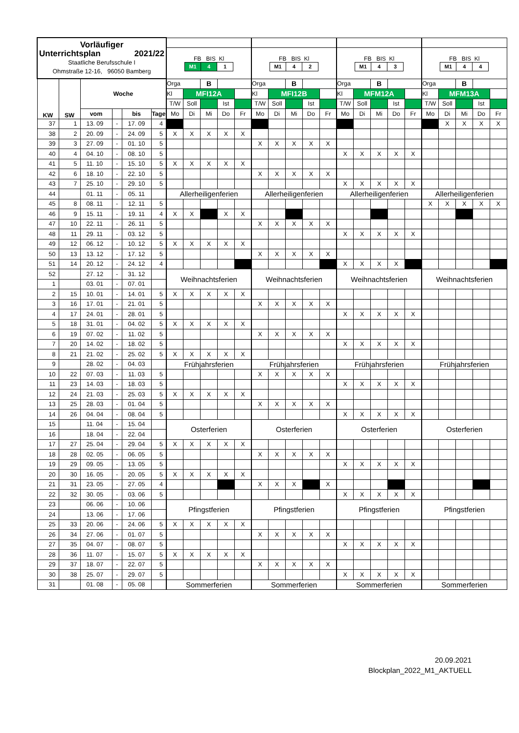| Vorläufiger Unterrichtsplan 2021/22 Staatliche Berufsschule I Ohmstraße 12-16, 96050 Bamberg | | | | | | | | | | | | | | | | | | | | | | | | | |
| | | | | | | FB BIS Kl M1 4 1 | | | | | FB BIS Kl M1 4 2 | | | | | FB BIS Kl M1 4 3 | | | | | FB BIS Kl M1 4 4 | | | | |
| KW | SW | Woche | | | | Orga | | B | | | Orga | | B | | | Orga | | B | | | Orga | | B | | |
| | | | | | | Kl | MFI12A | | | | Kl | MFI12B | | | | Kl | MFM12A | | | | Kl | MFM13A | | | |
| | | | | | | T/W | Soll | | Ist | | T/W | Soll | | Ist | | T/W | Soll | | Ist | | T/W | Soll | | Ist | |
| | | vom | | bis | Tage | Mo | Di | Mi | Do | Fr | Mo | Di | Mi | Do | Fr | Mo | Di | Mi | Do | Fr | Mo | Di | Mi | Do | Fr |
| 37 | 1 | 13. 09 | - | 17. 09 | 4 | | | | | | | | | | | | | | | | | X | X | X | X |
| 38 | 2 | 20. 09 | - | 24. 09 | 5 | X | X | X | X | X | | | | | | | | | | | | | | | |
| 39 | 3 | 27. 09 | - | 01. 10 | 5 | | | | | | X | X | X | X | X | | | | | | | | | | |
| 40 | 4 | 04. 10 | - | 08. 10 | 5 | | | | | | | | | | | X | X | X | X | X | | | | | |
| 41 | 5 | 11. 10 | - | 15. 10 | 5 | X | X | X | X | X | | | | | | | | | | | | | | | |
| 42 | 6 | 18. 10 | - | 22. 10 | 5 | | | | | | X | X | X | X | X | | | | | | | | | | |
| 43 | 7 | 25. 10 | - | 29. 10 | 5 | | | | | | | | | | | X | X | X | X | X | | | | | |
| 44 | | 01. 11 | - | 05. 11 | | Allerheiligenferien | | | | | Allerheiligenferien | | | | | Allerheiligenferien | | | | | Allerheiligenferien | | | | |
| 45 | 8 | 08. 11 | - | 12. 11 | 5 | | | | | | | | | | | | | | | | X | X | X | X | X |
| 46 | 9 | 15. 11 | - | 19. 11 | 4 | X | X | | X | X | | | | | | | | | | | | | | | |
| 47 | 10 | 22. 11 | - | 26. 11 | 5 | | | | | | X | X | X | X | X | | | | | | | | | | |
| 48 | 11 | 29. 11 | - | 03. 12 | 5 | | | | | | | | | | | X | X | X | X | X | | | | | |
| 49 | 12 | 06. 12 | - | 10. 12 | 5 | X | X | X | X | X | | | | | | | | | | | | | | | |
| 50 | 13 | 13. 12 | - | 17. 12 | 5 | | | | | | X | X | X | X | X | | | | | | | | | | |
| 51 | 14 | 20. 12 | - | 24. 12 | 4 | | | | | | | | | | | X | X | X | X | | | | | | |
| 52 | | 27. 12 | - | 31. 12 | | Weihnachtsferien | | | | | Weihnachtsferien | | | | | Weihnachtsferien | | | | | Weihnachtsferien | | | | |
| 1 | | 03. 01 | - | 07. 01 | | | | | | | | | | | | | | | | | | | | | |
| 2 | 15 | 10. 01 | - | 14. 01 | 5 | X | X | X | X | X | | | | | | | | | | | | | | | |
| 3 | 16 | 17. 01 | - | 21. 01 | 5 | | | | | | X | X | X | X | X | | | | | | | | | | |
| 4 | 17 | 24. 01 | - | 28. 01 | 5 | | | | | | | | | | | X | X | X | X | X | | | | | |
| 5 | 18 | 31. 01 | - | 04. 02 | 5 | X | X | X | X | X | | | | | | | | | | | | | | | |
| 6 | 19 | 07. 02 | - | 11. 02 | 5 | | | | | | X | X | X | X | X | | | | | | | | | | |
| 7 | 20 | 14. 02 | - | 18. 02 | 5 | | | | | | | | | | | X | X | X | X | X | | | | | |
| 8 | 21 | 21. 02 | - | 25. 02 | 5 | X | X | X | X | X | | | | | | | | | | | | | | | |
| 9 | | 28. 02 | - | 04. 03 | | Frühjahrsferien | | | | | Frühjahrsferien | | | | | Frühjahrsferien | | | | | Frühjahrsferien | | | | |
| 10 | 22 | 07. 03 | - | 11. 03 | 5 | | | | | | X | X | X | X | X | | | | | | | | | | |
| 11 | 23 | 14. 03 | - | 18. 03 | 5 | | | | | | | | | | | X | X | X | X | X | | | | | |
| 12 | 24 | 21. 03 | - | 25. 03 | 5 | X | X | X | X | X | | | | | | | | | | | | | | | |
| 13 | 25 | 28. 03 | - | 01. 04 | 5 | | | | | | X | X | X | X | X | | | | | | | | | | |
| 14 | 26 | 04. 04 | - | 08. 04 | 5 | | | | | | | | | | | X | X | X | X | X | | | | | |
| 15 | | 11. 04 | - | 15. 04 | | Osterferien | | | | | Osterferien | | | | | Osterferien | | | | | Osterferien | | | | |
| 16 | | 18. 04 | - | 22. 04 | | | | | | | | | | | | | | | | | | | | | |
| 17 | 27 | 25. 04 | - | 29. 04 | 5 | X | X | X | X | X | | | | | | | | | | | | | | | |
| 18 | 28 | 02. 05 | - | 06. 05 | 5 | | | | | | X | X | X | X | X | | | | | | | | | | |
| 19 | 29 | 09. 05 | - | 13. 05 | 5 | | | | | | | | | | | X | X | X | X | X | | | | | |
| 20 | 30 | 16. 05 | - | 20. 05 | 5 | X | X | X | X | X | | | | | | | | | | | | | | | |
| 21 | 31 | 23. 05 | - | 27. 05 | 4 | | | | | | X | X | X | | X | | | | | | | | | | |
| 22 | 32 | 30. 05 | - | 03. 06 | 5 | | | | | | | | | | | X | X | X | X | X | | | | | |
| 23 | | 06. 06 | - | 10. 06 | | Pfingstferien | | | | | Pfingstferien | | | | | Pfingstferien | | | | | Pfingstferien | | | | |
| 24 | | 13. 06 | - | 17. 06 | | | | | | | | | | | | | | | | | | | | | |
| 25 | 33 | 20. 06 | - | 24. 06 | 5 | X | X | X | X | X | | | | | | | | | | | | | | | |
| 26 | 34 | 27. 06 | - | 01. 07 | 5 | | | | | | X | X | X | X | X | | | | | | | | | | |
| 27 | 35 | 04. 07 | - | 08. 07 | 5 | | | | | | | | | | | X | X | X | X | X | | | | | |
| 28 | 36 | 11. 07 | - | 15. 07 | 5 | X | X | X | X | X | | | | | | | | | | | | | | | |
| 29 | 37 | 18. 07 | - | 22. 07 | 5 | | | | | | X | X | X | X | X | | | | | | | | | | |
| 30 | 38 | 25. 07 | - | 29. 07 | 5 | | | | | | | | | | | X | X | X | X | X | | | | | |
| 31 | | 01. 08 | - | 05. 08 | | Sommerferien | | | | | Sommerferien | | | | | Sommerferien | | | | | Sommerferien | | | | |
20.09.2021
Blockplan_2022_M1_AKTUELL